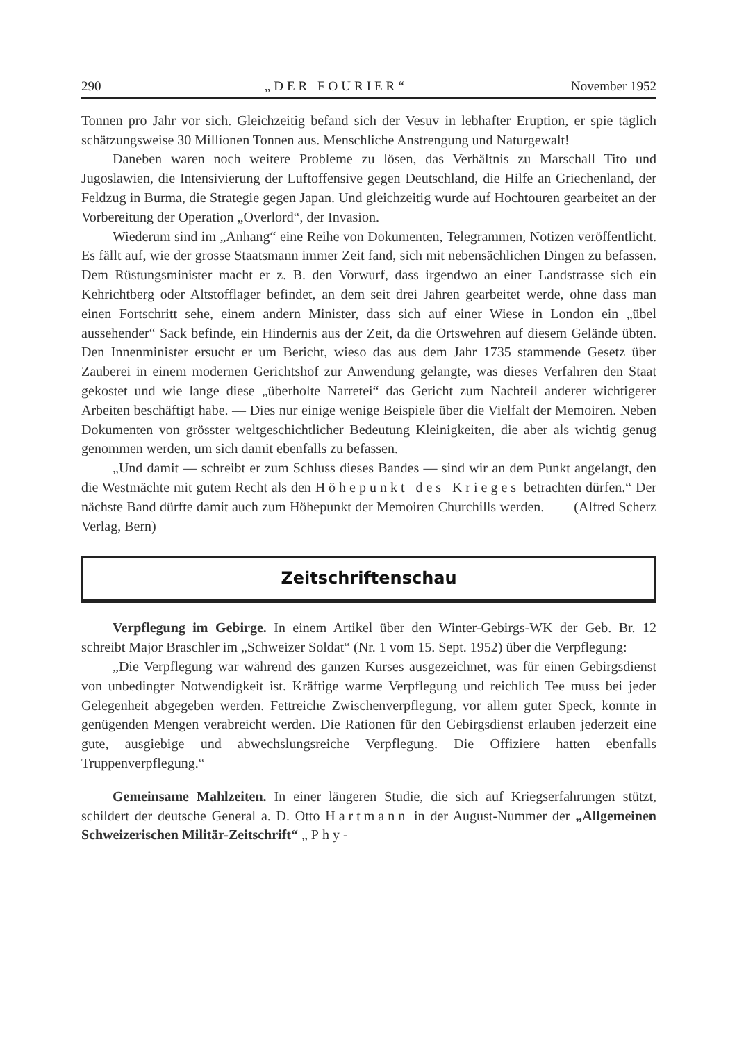290 „DER FOURIER“November 1952
Tonnen pro Jahr vor sich. Gleichzeitig befand sich der Vesuv in lebhafter Eruption, er spie täglich schätzungsweise 30 Millionen Tonnen aus. Menschliche Anstrengung und Naturgewalt!
Daneben waren noch weitere Probleme zu lösen, das Verhältnis zu Marschall Tito und Jugoslawien, die Intensivierung der Luftoffensive gegen Deutschland, die Hilfe an Griechenland, der Feldzug in Burma, die Strategie gegen Japan. Und gleichzeitig wurde auf Hochtouren gearbeitet an der Vorbereitung der Operation „Overlord“, der Invasion.
Wiederum sind im „Anhang“ eine Reihe von Dokumenten, Telegrammen, Notizen veröffentlicht. Es fällt auf, wie der grosse Staatsmann immer Zeit fand, sich mit nebensächlichen Dingen zu befassen. Dem Rüstungsminister macht er z. B. den Vorwurf, dass irgendwo an einer Landstrasse sich ein Kehrichtberg oder Altstofflager befindet, an dem seit drei Jahren gearbeitet werde, ohne dass man einen Fortschritt sehe, einem andern Minister, dass sich auf einer Wiese in London ein „übel aussehender“ Sack befinde, ein Hindernis aus der Zeit, da die Ortswehren auf diesem Gelände übten. Den Innenminister ersucht er um Bericht, wieso das aus dem Jahr 1735 stammende Gesetz über Zauberei in einem modernen Gerichtshof zur Anwendung gelangte, was dieses Verfahren den Staat gekostet und wie lange diese „überholte Narretei“ das Gericht zum Nachteil anderer wichtigerer Arbeiten beschäftigt habe. — Dies nur einige wenige Beispiele über die Vielfalt der Memoiren. Neben Dokumenten von grösster weltgeschichtlicher Bedeutung Kleinigkeiten, die aber als wichtig genug genommen werden, um sich damit ebenfalls zu befassen.
„Und damit — schreibt er zum Schluss dieses Bandes — sind wir an dem Punkt angelangt, den die Westmächte mit gutem Recht als den Höhepunkt des Krieges betrachten dürfen.“ Der nächste Band dürfte damit auch zum Höhepunkt der Memoiren Churchills werden. (Alfred Scherz Verlag, Bern)
Zeitschriftenschau
Verpflegung im Gebirge. In einem Artikel über den Winter-Gebirgs-WK der Geb. Br. 12 schreibt Major Braschler im „Schweizer Soldat“ (Nr. 1 vom 15. Sept. 1952) über die Verpflegung:
„Die Verpflegung war während des ganzen Kurses ausgezeichnet, was für einen Gebirgsdienst von unbedingter Notwendigkeit ist. Kräftige warme Verpflegung und reichlich Tee muss bei jeder Gelegenheit abgegeben werden. Fettreiche Zwischenverpflegung, vor allem guter Speck, konnte in genügenden Mengen verabreicht werden. Die Rationen für den Gebirgsdienst erlauben jederzeit eine gute, ausgiebige und abwechslungsreiche Verpflegung. Die Offiziere hatten ebenfalls Truppenverpflegung.“
Gemeinsame Mahlzeiten. In einer längeren Studie, die sich auf Kriegserfahrungen stützt, schildert der deutsche General a. D. Otto Hartmann in der August-Nummer der „Allgemeinen Schweizerischen Militär-Zeitschrift“ „Phy-